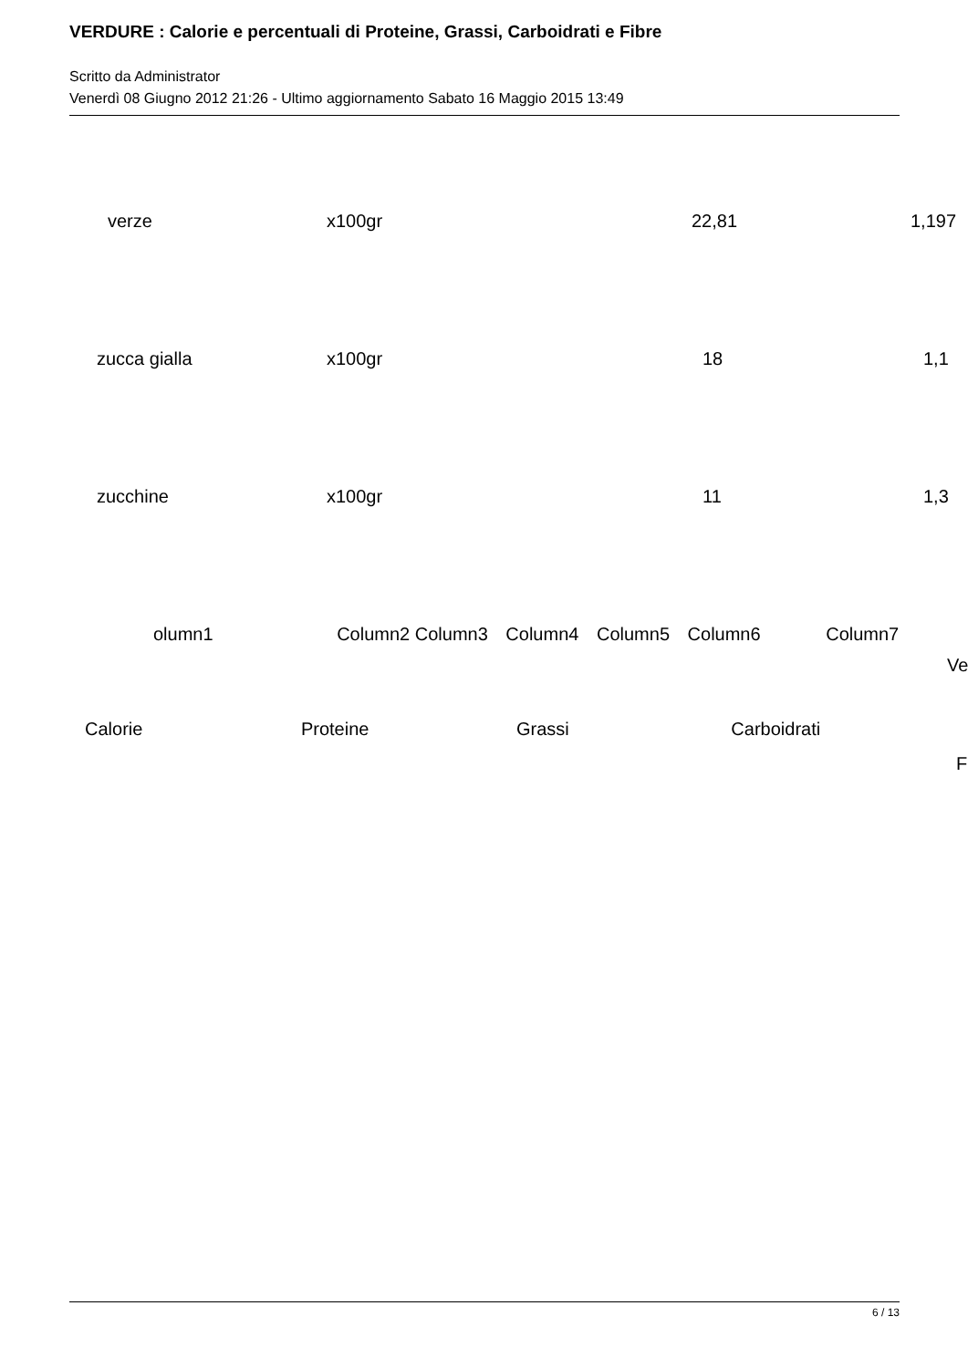VERDURE : Calorie e percentuali di Proteine, Grassi, Carboidrati e Fibre
Scritto da Administrator
Venerdì 08 Giugno 2012 21:26 - Ultimo aggiornamento Sabato 16 Maggio 2015 13:49
| verze | x100gr | 22,81 | 1,197 |
| zucca gialla | x100gr | 18 | 1,1 |
| zucchine | x100gr | 11 | 1,3 |
olumn1 Column2 Column3 Column4 Column5 Column6 Column7
Ve
Calorie Proteine Grassi Carboidrati
F
6 / 13